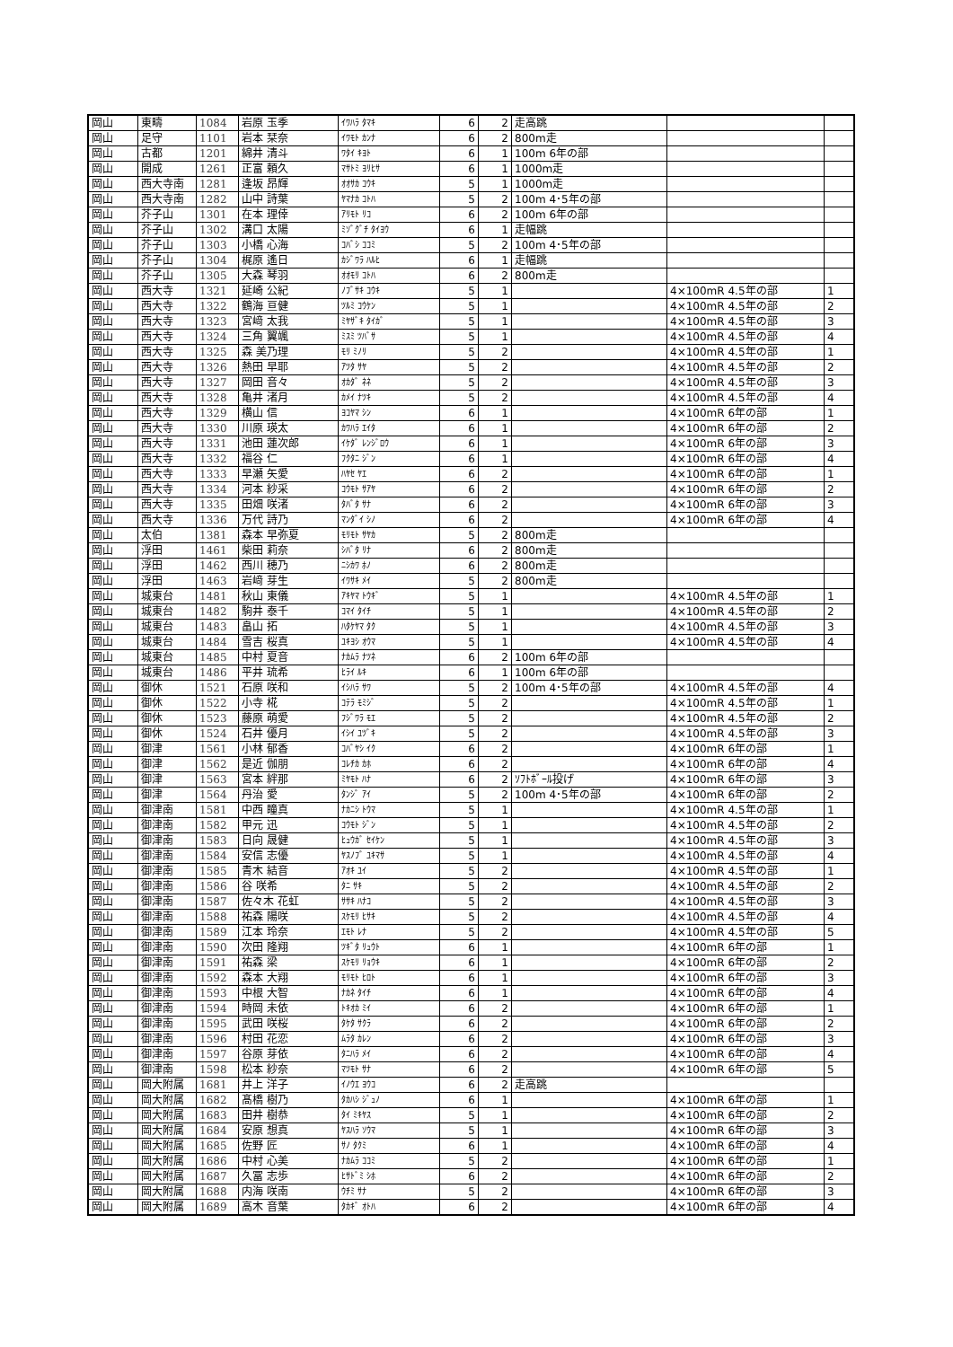| 岡山 | 東疇 | 1084 | 岩原 玉季 | ｲﾜﾊﾗ ﾀﾏｷ | 6 | 2 | 走高跳 | | |
| 岡山 | 足守 | 1101 | 岩本 栞奈 | ｲﾜﾓﾄ ｶﾝﾅ | 6 | 2 | 800m走 | | |
| 岡山 | 古都 | 1201 | 綿井 清斗 | ﾜﾀｲ ｷﾖﾄ | 6 | 1 | 100m 6年の部 | | |
| 岡山 | 開成 | 1261 | 正富 頼久 | ﾏｻﾄﾐ ﾖﾘﾋｻ | 6 | 1 | 1000m走 | | |
| 岡山 | 西大寺南 | 1281 | 逢坂 昂輝 | ｵｵｻｶ ｺｳｷ | 5 | 1 | 1000m走 | | |
| 岡山 | 西大寺南 | 1282 | 山中 詩葉 | ﾔﾏﾅｶ ｺﾄﾊ | 5 | 2 | 100m 4･5年の部 | | |
| 岡山 | 芥子山 | 1301 | 在本 理倖 | ｱﾘﾓﾄ ﾘｺ | 6 | 2 | 100m 6年の部 | | |
| 岡山 | 芥子山 | 1302 | 溝口 太陽 | ﾐｿﾞｸﾞﾁ ﾀｲﾖｳ | 6 | 1 | 走幅跳 | | |
| 岡山 | 芥子山 | 1303 | 小橋 心海 | ｺﾊﾞｼ ｺｺﾐ | 5 | 2 | 100m 4･5年の部 | | |
| 岡山 | 芥子山 | 1304 | 梶原 遙日 | ｶｼﾞﾜﾗ ﾊﾙﾋ | 6 | 1 | 走幅跳 | | |
| 岡山 | 芥子山 | 1305 | 大森 琴羽 | ｵｵﾓﾘ ｺﾄﾊ | 6 | 2 | 800m走 | | |
| 岡山 | 西大寺 | 1321 | 延崎 公紀 | ﾉﾌﾞｻｷ ｺｳｷ | 5 | 1 | | 4×100mR 4.5年の部 | 1 |
| 岡山 | 西大寺 | 1322 | 鶴海 亘健 | ﾂﾙﾐ ｺｳｹﾝ | 5 | 1 | | 4×100mR 4.5年の部 | 2 |
| 岡山 | 西大寺 | 1323 | 宮﨑 太我 | ﾐﾔｻﾞｷ ﾀｲｶﾞ | 5 | 1 | | 4×100mR 4.5年の部 | 3 |
| 岡山 | 西大寺 | 1324 | 三角 翼颯 | ﾐｽﾐ ﾂﾊﾞｻ | 5 | 1 | | 4×100mR 4.5年の部 | 4 |
| 岡山 | 西大寺 | 1325 | 森 美乃理 | ﾓﾘ ﾐﾉﾘ | 5 | 2 | | 4×100mR 4.5年の部 | 1 |
| 岡山 | 西大寺 | 1326 | 熱田 早耶 | ｱﾂﾀ ｻﾔ | 5 | 2 | | 4×100mR 4.5年の部 | 2 |
| 岡山 | 西大寺 | 1327 | 岡田 音々 | ｵｶﾀﾞ ﾈﾈ | 5 | 2 | | 4×100mR 4.5年の部 | 3 |
| 岡山 | 西大寺 | 1328 | 亀井 渚月 | ｶﾒｲ ﾅﾂｷ | 5 | 2 | | 4×100mR 4.5年の部 | 4 |
| 岡山 | 西大寺 | 1329 | 横山 信 | ﾖｺﾔﾏ ｼﾝ | 6 | 1 | | 4×100mR 6年の部 | 1 |
| 岡山 | 西大寺 | 1330 | 川原 瑛太 | ｶﾜﾊﾗ ｴｲﾀ | 6 | 1 | | 4×100mR 6年の部 | 2 |
| 岡山 | 西大寺 | 1331 | 池田 蓮次郎 | ｲｹﾀﾞ ﾚﾝｼﾞﾛｳ | 6 | 1 | | 4×100mR 6年の部 | 3 |
| 岡山 | 西大寺 | 1332 | 福谷 仁 | ﾌｸﾀﾆ ｼﾞﾝ | 6 | 1 | | 4×100mR 6年の部 | 4 |
| 岡山 | 西大寺 | 1333 | 早瀬 矢愛 | ﾊﾔｾ ﾔｴ | 6 | 2 | | 4×100mR 6年の部 | 1 |
| 岡山 | 西大寺 | 1334 | 河本 紗采 | ｺｳﾓﾄ ｻｱﾔ | 6 | 2 | | 4×100mR 6年の部 | 2 |
| 岡山 | 西大寺 | 1335 | 田畑 咲渚 | ﾀﾊﾞﾀ ｻﾅ | 6 | 2 | | 4×100mR 6年の部 | 3 |
| 岡山 | 西大寺 | 1336 | 万代 詩乃 | ﾏﾝﾀﾞｲ ｼﾉ | 6 | 2 | | 4×100mR 6年の部 | 4 |
| 岡山 | 太伯 | 1381 | 森本 早弥夏 | ﾓﾘﾓﾄ ｻﾔｶ | 5 | 2 | 800m走 | | |
| 岡山 | 浮田 | 1461 | 柴田 莉奈 | ｼﾊﾞﾀ ﾘﾅ | 6 | 2 | 800m走 | | |
| 岡山 | 浮田 | 1462 | 西川 穂乃 | ﾆｼｶﾜ ﾎﾉ | 6 | 2 | 800m走 | | |
| 岡山 | 浮田 | 1463 | 岩﨑 芽生 | ｲﾜｻｷ ﾒｲ | 5 | 2 | 800m走 | | |
| 岡山 | 城東台 | 1481 | 秋山 東儀 | ｱｷﾔﾏ ﾄｳｷﾞ | 5 | 1 | | 4×100mR 4.5年の部 | 1 |
| 岡山 | 城東台 | 1482 | 駒井 泰千 | ｺﾏｲ ﾀｲﾁ | 5 | 1 | | 4×100mR 4.5年の部 | 2 |
| 岡山 | 城東台 | 1483 | 畠山 拓 | ﾊﾀｹﾔﾏ ﾀｸ | 5 | 1 | | 4×100mR 4.5年の部 | 3 |
| 岡山 | 城東台 | 1484 | 雪吉 桜真 | ﾕｷﾖｼ ｵｳﾏ | 5 | 1 | | 4×100mR 4.5年の部 | 4 |
| 岡山 | 城東台 | 1485 | 中村 夏音 | ﾅｶﾑﾗ ﾅﾂﾈ | 6 | 2 | 100m 6年の部 | | |
| 岡山 | 城東台 | 1486 | 平井 琉希 | ﾋﾗｲ ﾙｷ | 6 | 1 | 100m 6年の部 | | |
| 岡山 | 御休 | 1521 | 石原 咲和 | ｲｼﾊﾗ ｻﾜ | 5 | 2 | 100m 4･5年の部 | 4×100mR 4.5年の部 | 4 |
| 岡山 | 御休 | 1522 | 小寺 椛 | ｺﾃﾗ ﾓﾐｼﾞ | 5 | 2 | | 4×100mR 4.5年の部 | 1 |
| 岡山 | 御休 | 1523 | 藤原 萌愛 | ﾌｼﾞﾜﾗ ﾓｴ | 5 | 2 | | 4×100mR 4.5年の部 | 2 |
| 岡山 | 御休 | 1524 | 石井 優月 | ｲｼｲ ﾕﾂﾞｷ | 5 | 2 | | 4×100mR 4.5年の部 | 3 |
| 岡山 | 御津 | 1561 | 小林 郁香 | ｺﾊﾞﾔｼ ｲｸ | 6 | 2 | | 4×100mR 6年の部 | 1 |
| 岡山 | 御津 | 1562 | 是近 伽朋 | ｺﾚﾁｶ ｶﾎ | 6 | 2 | | 4×100mR 6年の部 | 4 |
| 岡山 | 御津 | 1563 | 宮本 絆那 | ﾐﾔﾓﾄ ﾊﾅ | 6 | 2 | ｿﾌﾄﾎﾞｰﾙ投げ | 4×100mR 6年の部 | 3 |
| 岡山 | 御津 | 1564 | 丹治 愛 | ﾀﾝｼﾞ ｱｲ | 5 | 2 | 100m 4･5年の部 | 4×100mR 6年の部 | 2 |
| 岡山 | 御津南 | 1581 | 中西 瞳真 | ﾅｶﾆｼ ﾄｳﾏ | 5 | 1 | | 4×100mR 4.5年の部 | 1 |
| 岡山 | 御津南 | 1582 | 甲元 迅 | ｺｳﾓﾄ ｼﾞﾝ | 5 | 1 | | 4×100mR 4.5年の部 | 2 |
| 岡山 | 御津南 | 1583 | 日向 晟健 | ﾋｭｳｶﾞ ｾｲｹﾝ | 5 | 1 | | 4×100mR 4.5年の部 | 3 |
| 岡山 | 御津南 | 1584 | 安信 志優 | ﾔｽﾉﾌﾞ ﾕｷﾏｻ | 5 | 1 | | 4×100mR 4.5年の部 | 4 |
| 岡山 | 御津南 | 1585 | 青木 結音 | ｱｵｷ ﾕｲ | 5 | 2 | | 4×100mR 4.5年の部 | 1 |
| 岡山 | 御津南 | 1586 | 谷 咲希 | ﾀﾆ ｻｷ | 5 | 2 | | 4×100mR 4.5年の部 | 2 |
| 岡山 | 御津南 | 1587 | 佐々木 花虹 | ｻｻｷ ﾊﾅｺ | 5 | 2 | | 4×100mR 4.5年の部 | 3 |
| 岡山 | 御津南 | 1588 | 祐森 陽咲 | ｽｹﾓﾘ ﾋｻｷ | 5 | 2 | | 4×100mR 4.5年の部 | 4 |
| 岡山 | 御津南 | 1589 | 江本 玲奈 | ｴﾓﾄ ﾚﾅ | 5 | 2 | | 4×100mR 4.5年の部 | 5 |
| 岡山 | 御津南 | 1590 | 次田 隆翔 | ﾂｷﾞﾀ ﾘｭｳﾄ | 6 | 1 | | 4×100mR 6年の部 | 1 |
| 岡山 | 御津南 | 1591 | 祐森 梁 | ｽｹﾓﾘ ﾘｮｳｷ | 6 | 1 | | 4×100mR 6年の部 | 2 |
| 岡山 | 御津南 | 1592 | 森本 大翔 | ﾓﾘﾓﾄ ﾋﾛﾄ | 6 | 1 | | 4×100mR 6年の部 | 3 |
| 岡山 | 御津南 | 1593 | 中根 大智 | ﾅｶﾈ ﾀｲﾁ | 6 | 1 | | 4×100mR 6年の部 | 4 |
| 岡山 | 御津南 | 1594 | 時岡 未依 | ﾄｷｵｶ ﾐｲ | 6 | 2 | | 4×100mR 6年の部 | 1 |
| 岡山 | 御津南 | 1595 | 武田 咲桜 | ﾀｹﾀ ｻｸﾗ | 6 | 2 | | 4×100mR 6年の部 | 2 |
| 岡山 | 御津南 | 1596 | 村田 花恋 | ﾑﾗﾀ ｶﾚﾝ | 6 | 2 | | 4×100mR 6年の部 | 3 |
| 岡山 | 御津南 | 1597 | 谷原 芽依 | ﾀﾆﾊﾗ ﾒｲ | 6 | 2 | | 4×100mR 6年の部 | 4 |
| 岡山 | 御津南 | 1598 | 松本 紗奈 | ﾏﾂﾓﾄ ｻﾅ | 6 | 2 | | 4×100mR 6年の部 | 5 |
| 岡山 | 岡大附属 | 1681 | 井上 洋子 | ｲﾉｳｴ ﾖｳｺ | 6 | 2 | 走高跳 | | |
| 岡山 | 岡大附属 | 1682 | 髙橋 樹乃 | ﾀｶﾊｼ ｼﾞｭﾉ | 6 | 1 | | 4×100mR 6年の部 | 1 |
| 岡山 | 岡大附属 | 1683 | 田井 樹恭 | ﾀｲ ﾐｷﾔｽ | 5 | 1 | | 4×100mR 6年の部 | 2 |
| 岡山 | 岡大附属 | 1684 | 安原 想真 | ﾔｽﾊﾗ ｿｳﾏ | 5 | 1 | | 4×100mR 6年の部 | 3 |
| 岡山 | 岡大附属 | 1685 | 佐野 匠 | ｻﾉ ﾀｸﾐ | 6 | 1 | | 4×100mR 6年の部 | 4 |
| 岡山 | 岡大附属 | 1686 | 中村 心美 | ﾅｶﾑﾗ ｺｺﾐ | 5 | 2 | | 4×100mR 6年の部 | 1 |
| 岡山 | 岡大附属 | 1687 | 久冨 志歩 | ﾋｻﾄﾞﾐ ｼﾎ | 6 | 2 | | 4×100mR 6年の部 | 2 |
| 岡山 | 岡大附属 | 1688 | 内海 咲南 | ｳﾁﾐ ｻﾅ | 5 | 2 | | 4×100mR 6年の部 | 3 |
| 岡山 | 岡大附属 | 1689 | 高木 音葉 | ﾀｶｷﾞ ｵﾄﾊ | 6 | 2 | | 4×100mR 6年の部 | 4 |